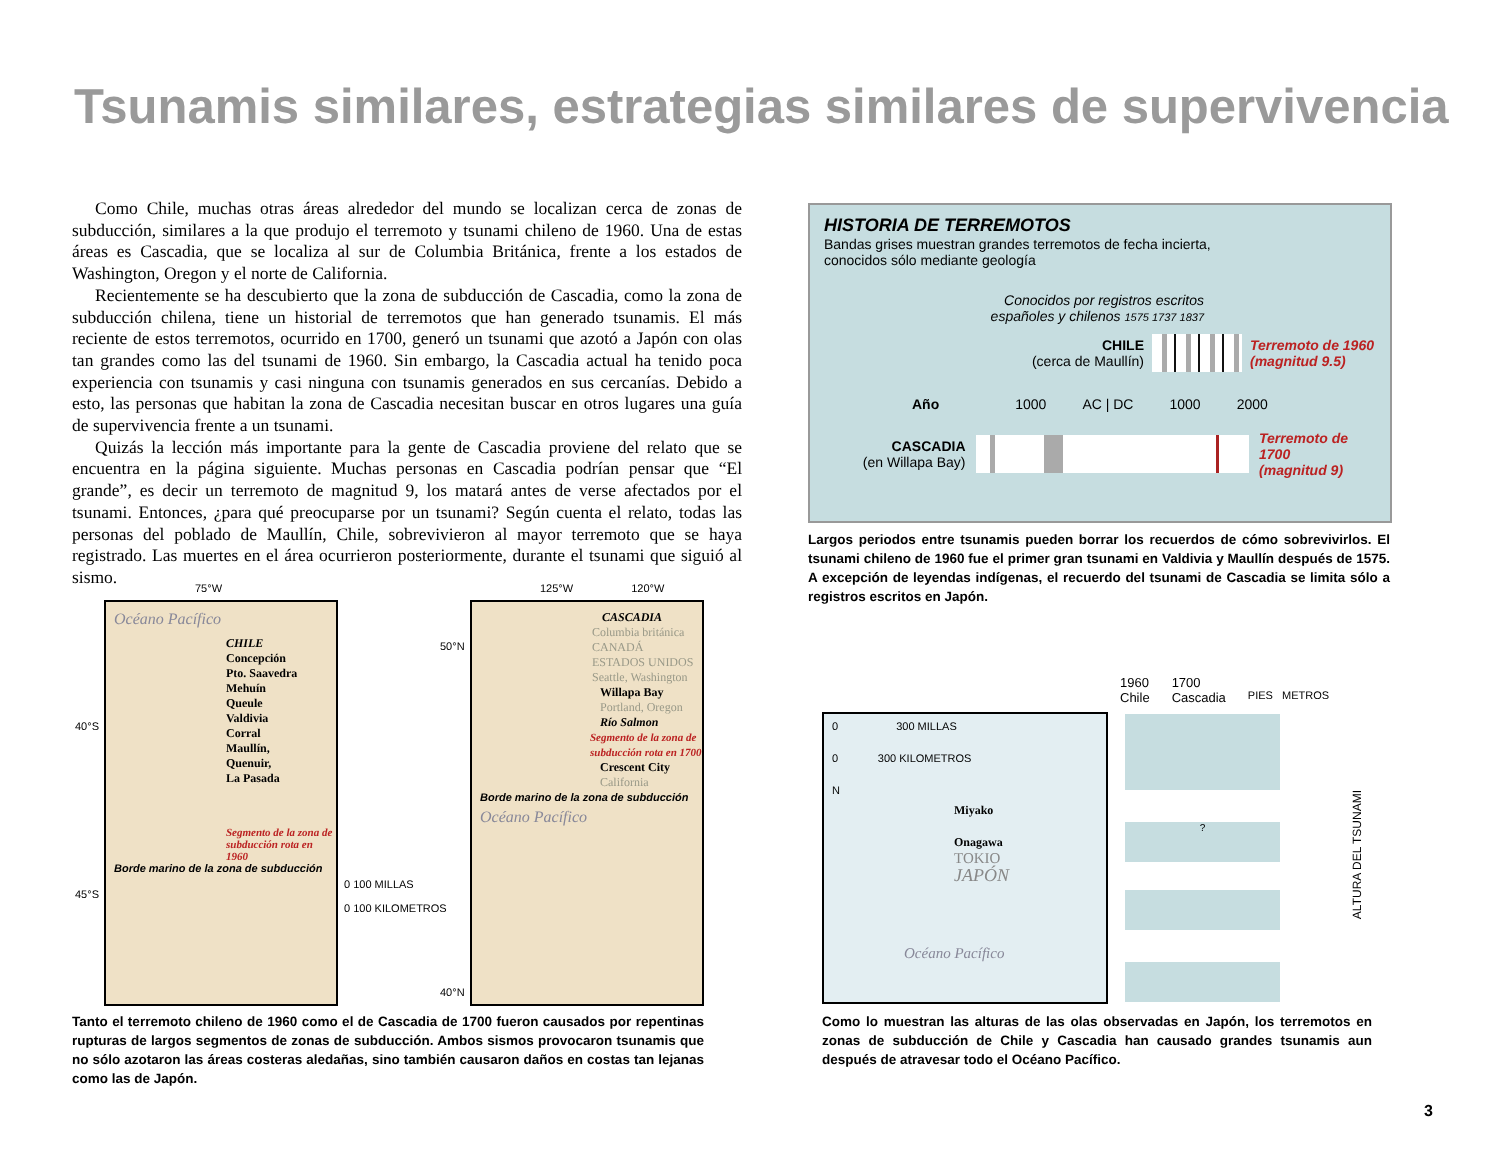Tsunamis similares, estrategias similares de supervivencia
Como Chile, muchas otras áreas alrededor del mundo se localizan cerca de zonas de subducción, similares a la que produjo el terremoto y tsunami chileno de 1960. Una de estas áreas es Cascadia, que se localiza al sur de Columbia Británica, frente a los estados de Washington, Oregon y el norte de California.
Recientemente se ha descubierto que la zona de subducción de Cascadia, como la zona de subducción chilena, tiene un historial de terremotos que han generado tsunamis. El más reciente de estos terremotos, ocurrido en 1700, generó un tsunami que azotó a Japón con olas tan grandes como las del tsunami de 1960. Sin embargo, la Cascadia actual ha tenido poca experiencia con tsunamis y casi ninguna con tsunamis generados en sus cercanías. Debido a esto, las personas que habitan la zona de Cascadia necesitan buscar en otros lugares una guía de supervivencia frente a un tsunami.
Quizás la lección más importante para la gente de Cascadia proviene del relato que se encuentra en la página siguiente. Muchas personas en Cascadia podrían pensar que “El grande”, es decir un terremoto de magnitud 9, los matará antes de verse afectados por el tsunami. Entonces, ¿para qué preocuparse por un tsunami? Según cuenta el relato, todas las personas del poblado de Maullín, Chile, sobrevivieron al mayor terremoto que se haya registrado. Las muertes en el área ocurrieron posteriormente, durante el tsunami que siguió al sismo.
HISTORIA DE TERREMOTOS
Bandas grises muestran grandes terremotos de fecha incierta,
conocidos sólo mediante geología
Conocidos por registros escritos españoles y chilenos 1575 1737 1837
CHILE
(cerca de Maullín)
Terremoto de 1960
(magnitud 9.5)
Año 1000 AC | DC 1000 2000
CASCADIA
(en Willapa Bay)
Terremoto de 1700
(magnitud 9)
Largos periodos entre tsunamis pueden borrar los recuerdos de cómo sobrevivirlos. El tsunami chileno de 1960 fue el primer gran tsunami en Valdivia y Maullín después de 1575. A excepción de leyendas indígenas, el recuerdo del tsunami de Cascadia se limita sólo a registros escritos en Japón.
Océano Pacífico
CHILE
Concepción
Pto. Saavedra
Mehuín
Queule
Valdivia
Corral
Maullín,
Quenuir,
La Pasada
Segmento de la zona de subducción rota en 1960
Borde marino de la zona de subducción
75°W
40°S
45°S
0 100 MILLAS
0 100 KILOMETROS
125°W 120°W
50°N
40°N
CASCADIA
Columbia británica
CANADÁ
ESTADOS UNIDOS
Seattle, Washington
Willapa Bay
Portland, Oregon
Río Salmon
Segmento de la zona de subducción rota en 1700
Crescent City
California
Borde marino de la zona de subducción
Océano Pacífico
Tanto el terremoto chileno de 1960 como el de Cascadia de 1700 fueron causados por repentinas rupturas de largos segmentos de zonas de subducción. Ambos sismos provocaron tsunamis que no sólo azotaron las áreas costeras aledañas, sino también causaron daños en costas tan lejanas como las de Japón.
0 300 MILLAS
0 300 KILOMETROS
N
Miyako
Onagawa
TOKIO
JAPÓN
Océano Pacífico
1960
Chile 1700
Cascadia PIES METROS
?
ALTURA DEL TSUNAMI
Como lo muestran las alturas de las olas observadas en Japón, los terremotos en zonas de subducción de Chile y Cascadia han causado grandes tsunamis aun después de atravesar todo el Océano Pacífico.
3